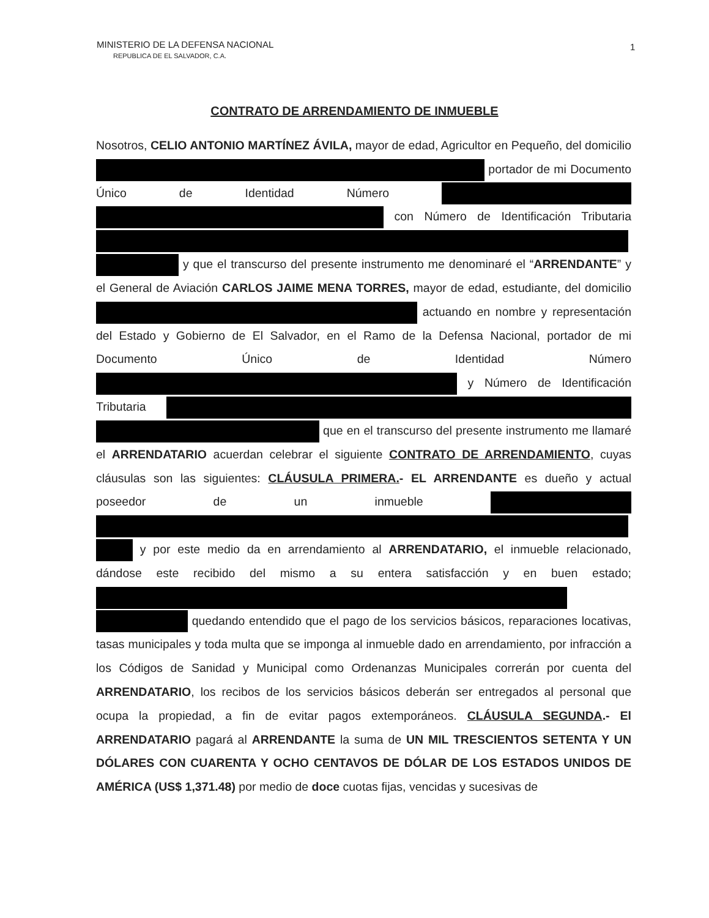MINISTERIO DE LA DEFENSA NACIONAL
REPUBLICA DE EL SALVADOR, C.A.
1
CONTRATO DE ARRENDAMIENTO DE INMUEBLE
Nosotros, CELIO ANTONIO MARTÍNEZ ÁVILA, mayor de edad, Agricultor en Pequeño, del domicilio portador de mi Documento Único de Identidad Número con Número de Identificación Tributaria y que el transcurso del presente instrumento me denominaré el “ARRENDANTE” y el General de Aviación CARLOS JAIME MENA TORRES, mayor de edad, estudiante, del domicilio actuando en nombre y representación del Estado y Gobierno de El Salvador, en el Ramo de la Defensa Nacional, portador de mi Documento Único de Identidad Número y Número de Identificación Tributaria que en el transcurso del presente instrumento me llamaré el ARRENDATARIO acuerdan celebrar el siguiente CONTRATO DE ARRENDAMIENTO, cuyas cláusulas son las siguientes: CLÁUSULA PRIMERA.- EL ARRENDANTE es dueño y actual poseedor de un inmueble y por este medio da en arrendamiento al ARRENDATARIO, el inmueble relacionado, dándose este recibido del mismo a su entera satisfacción y en buen estado; quedando entendido que el pago de los servicios básicos, reparaciones locativas, tasas municipales y toda multa que se imponga al inmueble dado en arrendamiento, por infracción a los Códigos de Sanidad y Municipal como Ordenanzas Municipales correrán por cuenta del ARRENDATARIO, los recibos de los servicios básicos deberán ser entregados al personal que ocupa la propiedad, a fin de evitar pagos extemporáneos. CLÁUSULA SEGUNDA.- El ARRENDATARIO pagará al ARRENDANTE la suma de UN MIL TRESCIENTOS SETENTA Y UN DÓLARES CON CUARENTA Y OCHO CENTAVOS DE DÓLAR DE LOS ESTADOS UNIDOS DE AMÉRICA (US$ 1,371.48) por medio de doce cuotas fijas, vencidas y sucesivas de